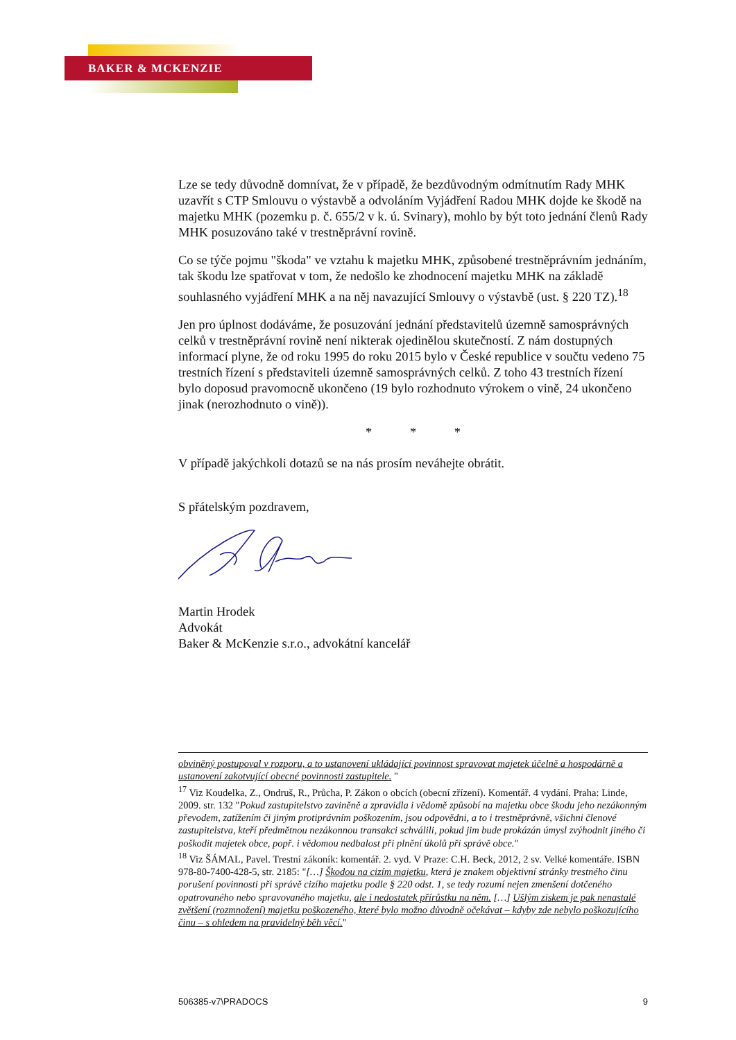BAKER & MCKENZIE
Lze se tedy důvodně domnívat, že v případě, že bezdůvodným odmítnutím Rady MHK uzavřít s CTP Smlouvu o výstavbě a odvoláním Vyjádření Radou MHK dojde ke škodě na majetku MHK (pozemku p. č. 655/2 v k. ú. Svinary), mohlo by být toto jednání členů Rady MHK posuzováno také v trestněprávní rovině.
Co se týče pojmu "škoda" ve vztahu k majetku MHK, způsobené trestněprávním jednáním, tak škodu lze spatřovat v tom, že nedošlo ke zhodnocení majetku MHK na základě souhlasného vyjádření MHK a na něj navazující Smlouvy o výstavbě (ust. § 220 TZ).<sup>18</sup>
Jen pro úplnost dodáváme, že posuzování jednání představitelů územně samosprávných celků v trestněprávní rovině není nikterak ojedinělou skutečností. Z nám dostupných informací plyne, že od roku 1995 do roku 2015 bylo v České republice v součtu vedeno 75 trestních řízení s představiteli územně samosprávných celků. Z toho 43 trestních řízení bylo doposud pravomocně ukončeno (19 bylo rozhodnuto výrokem o vině, 24 ukončeno jinak (nerozhodnuto o vině)).
* * *
V případě jakýchkoli dotazů se na nás prosím neváhejte obrátit.
S přátelským pozdravem,
Martin Hrodek
Advokát
Baker & McKenzie s.r.o., advokátní kancelář
obviněný postupoval v rozporu, a to ustanovení ukládající povinnost spravovat majetek účelně a hospodárně a ustanovení zakotvující obecné povinnosti zastupitele. "
<sup>17</sup> Viz Koudelka, Z., Ondruš, R., Průcha, P. Zákon o obcích (obecní zřízení). Komentář. 4 vydání. Praha: Linde, 2009. str. 132 "Pokud zastupitelstvo zaviněně a zpravidla i vědomě způsobí na majetku obce škodu jeho nezákonným převodem, zatížením či jiným protiprávním poškozením, jsou odpovědni, a to i trestněprávně, všichni členové zastupitelstva, kteří předmětnou nezákonnou transakci schválili, pokud jim bude prokázán úmysl zvýhodnit jiného či poškodit majetek obce, popř. i vědomou nedbalost při plnění úkolů při správě obce."
<sup>18</sup> Viz ŠÁMAL, Pavel. Trestní zákoník: komentář. 2. vyd. V Praze: C.H. Beck, 2012, 2 sv. Velké komentáře. ISBN 978-80-7400-428-5, str. 2185: "[…] Škodou na cizím majetku, která je znakem objektivní stránky trestného činu porušení povinnosti při správě cizího majetku podle § 220 odst. 1, se tedy rozumí nejen zmenšení dotčeného opatrovaného nebo spravovaného majetku, ale i nedostatek přírůstku na něm. […] Ušlým ziskem je pak nenastalé zvětšení (rozmnožení) majetku poškozeného, které bylo možno důvodně očekávat – kdyby zde nebylo poškozujícího činu – s ohledem na pravidelný běh věcí."
506385-v7\PRADOCS 9